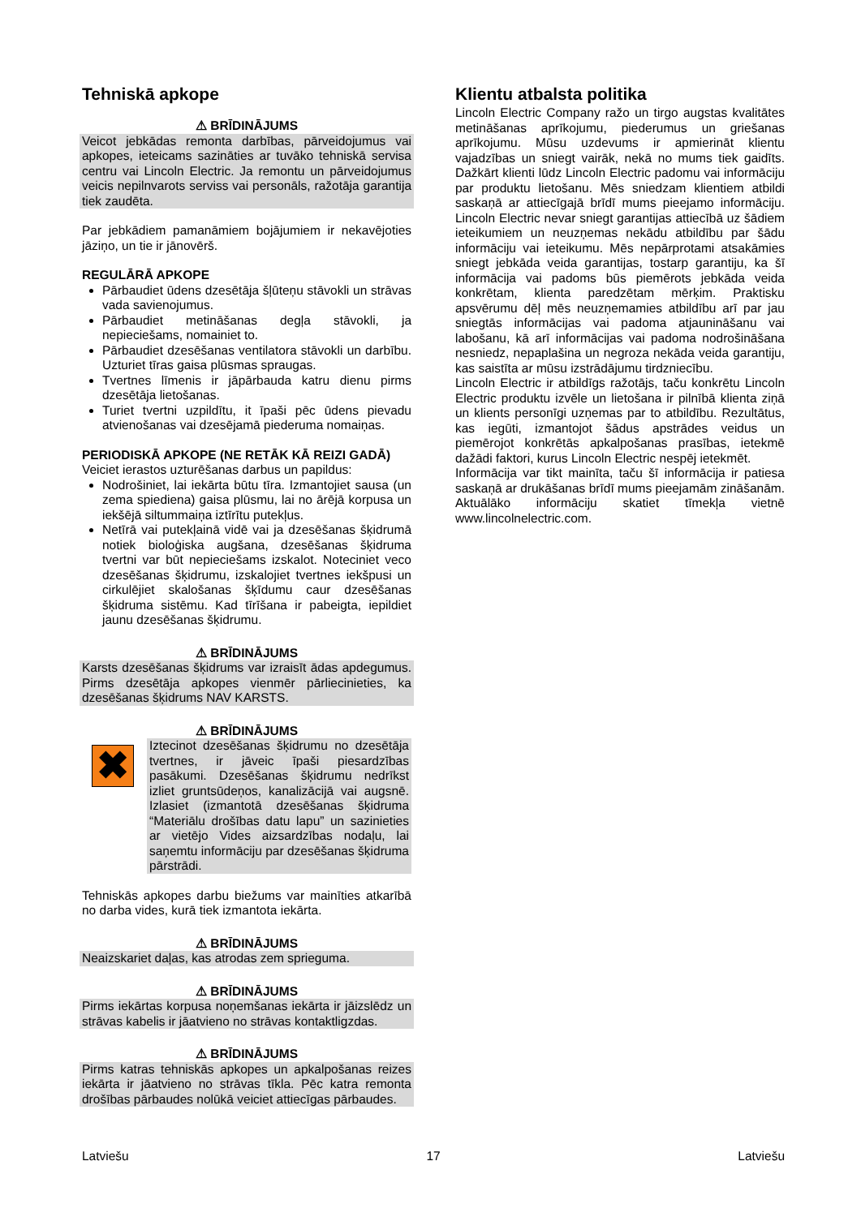Tehniskā apkope
⚠ BRĪDINĀJUMS
Veicot jebkādas remonta darbības, pārveidojumus vai apkopes, ieteicams sazināties ar tuvāko tehniskā servisa centru vai Lincoln Electric. Ja remontu un pārveidojumus veicis nepilnvarots serviss vai personāls, ražotāja garantija tiek zaudēta.
Par jebkādiem pamanāmiem bojājumiem ir nekavējoties jāziņo, un tie ir jānovērš.
REGULĀRĀ APKOPE
Pārbaudiet ūdens dzesētāja šļūteņu stāvokli un strāvas vada savienojumus.
Pārbaudiet metināšanas degļa stāvokli, ja nepieciešams, nomainiet to.
Pārbaudiet dzesēšanas ventilatora stāvokli un darbību. Uzturiet tīras gaisa plūsmas spraugas.
Tvertnes līmenis ir jāpārbauda katru dienu pirms dzesētāja lietošanas.
Turiet tvertni uzpildītu, it īpaši pēc ūdens pievadu atvienošanas vai dzesējamā piederuma nomaiņas.
PERIODISKĀ APKOPE (NE RETĀK KĀ REIZI GADĀ)
Veiciet ierastos uzturēšanas darbus un papildus:
Nodrošiniet, lai iekārta būtu tīra. Izmantojiet sausa (un zema spiediena) gaisa plūsmu, lai no ārējā korpusa un iekšējā siltummaiņa iztīrītu putekļus.
Netīrā vai putekļainā vidē vai ja dzesēšanas šķidrumā notiek bioloģiska augšana, dzesēšanas šķidruma tvertni var būt nepieciešams izskalot. Noteciniet veco dzesēšanas šķidrumu, izskalojiet tvertnes iekšpusi un cirkulējiet skalošanas šķīdumu caur dzesēšanas šķidruma sistēmu. Kad tīrīšana ir pabeigta, iepildiet jaunu dzesēšanas šķidrumu.
⚠ BRĪDINĀJUMS
Karsts dzesēšanas šķidrums var izraisīt ādas apdegumus. Pirms dzesētāja apkopes vienmēr pārliecinieties, ka dzesēšanas šķidrums NAV KARSTS.
⚠ BRĪDINĀJUMS
✖
Iztecinot dzesēšanas šķidrumu no dzesētāja tvertnes, ir jāveic īpaši piesardzības pasākumi. Dzesēšanas šķidrumu nedrīkst izliet gruntsūdeņos, kanalizācijā vai augsnē. Izlasiet (izmantotā dzesēšanas šķidruma “Materiālu drošības datu lapu” un sazinieties ar vietējo Vides aizsardzības nodaļu, lai saņemtu informāciju par dzesēšanas šķidruma pārstrādi.
Tehniskās apkopes darbu biežums var mainīties atkarībā no darba vides, kurā tiek izmantota iekārta.
⚠ BRĪDINĀJUMS
Neaizskariet daļas, kas atrodas zem sprieguma.
⚠ BRĪDINĀJUMS
Pirms iekārtas korpusa noņemšanas iekārta ir jāizslēdz un strāvas kabelis ir jāatvieno no strāvas kontaktligzdas.
⚠ BRĪDINĀJUMS
Pirms katras tehniskās apkopes un apkalpošanas reizes iekārta ir jāatvieno no strāvas tīkla. Pēc katra remonta drošības pārbaudes nolūkā veiciet attiecīgas pārbaudes.
Klientu atbalsta politika
Lincoln Electric Company ražo un tirgo augstas kvalitātes metināšanas aprīkojumu, piederumus un griešanas aprīkojumu. Mūsu uzdevums ir apmierināt klientu vajadzības un sniegt vairāk, nekā no mums tiek gaidīts. Dažkārt klienti lūdz Lincoln Electric padomu vai informāciju par produktu lietošanu. Mēs sniedzam klientiem atbildi saskaņā ar attiecīgajā brīdī mums pieejamo informāciju. Lincoln Electric nevar sniegt garantijas attiecībā uz šādiem ieteikumiem un neuzņemas nekādu atbildību par šādu informāciju vai ieteikumu. Mēs nepārprotami atsakāmies sniegt jebkāda veida garantijas, tostarp garantiju, ka šī informācija vai padoms būs piemērots jebkāda veida konkrētam, klienta paredzētam mērķim. Praktisku apsvērumu dēļ mēs neuzņemamies atbildību arī par jau sniegtās informācijas vai padoma atjaunināšanu vai labošanu, kā arī informācijas vai padoma nodrošināšana nesniedz, nepaplašina un negroza nekāda veida garantiju, kas saistīta ar mūsu izstrādājumu tirdzniecību.
Lincoln Electric ir atbildīgs ražotājs, taču konkrētu Lincoln Electric produktu izvēle un lietošana ir pilnībā klienta ziņā un klients personīgi uzņemas par to atbildību. Rezultātus, kas iegūti, izmantojot šādus apstrādes veidus un piemērojot konkrētās apkalpošanas prasības, ietekmē dažādi faktori, kurus Lincoln Electric nespēj ietekmēt.
Informācija var tikt mainīta, taču šī informācija ir patiesa saskaņā ar drukāšanas brīdī mums pieejamām zināšanām. Aktuālāko informāciju skatiet tīmekļa vietnē www.lincolnelectric.com.
Latviešu 17 Latviešu